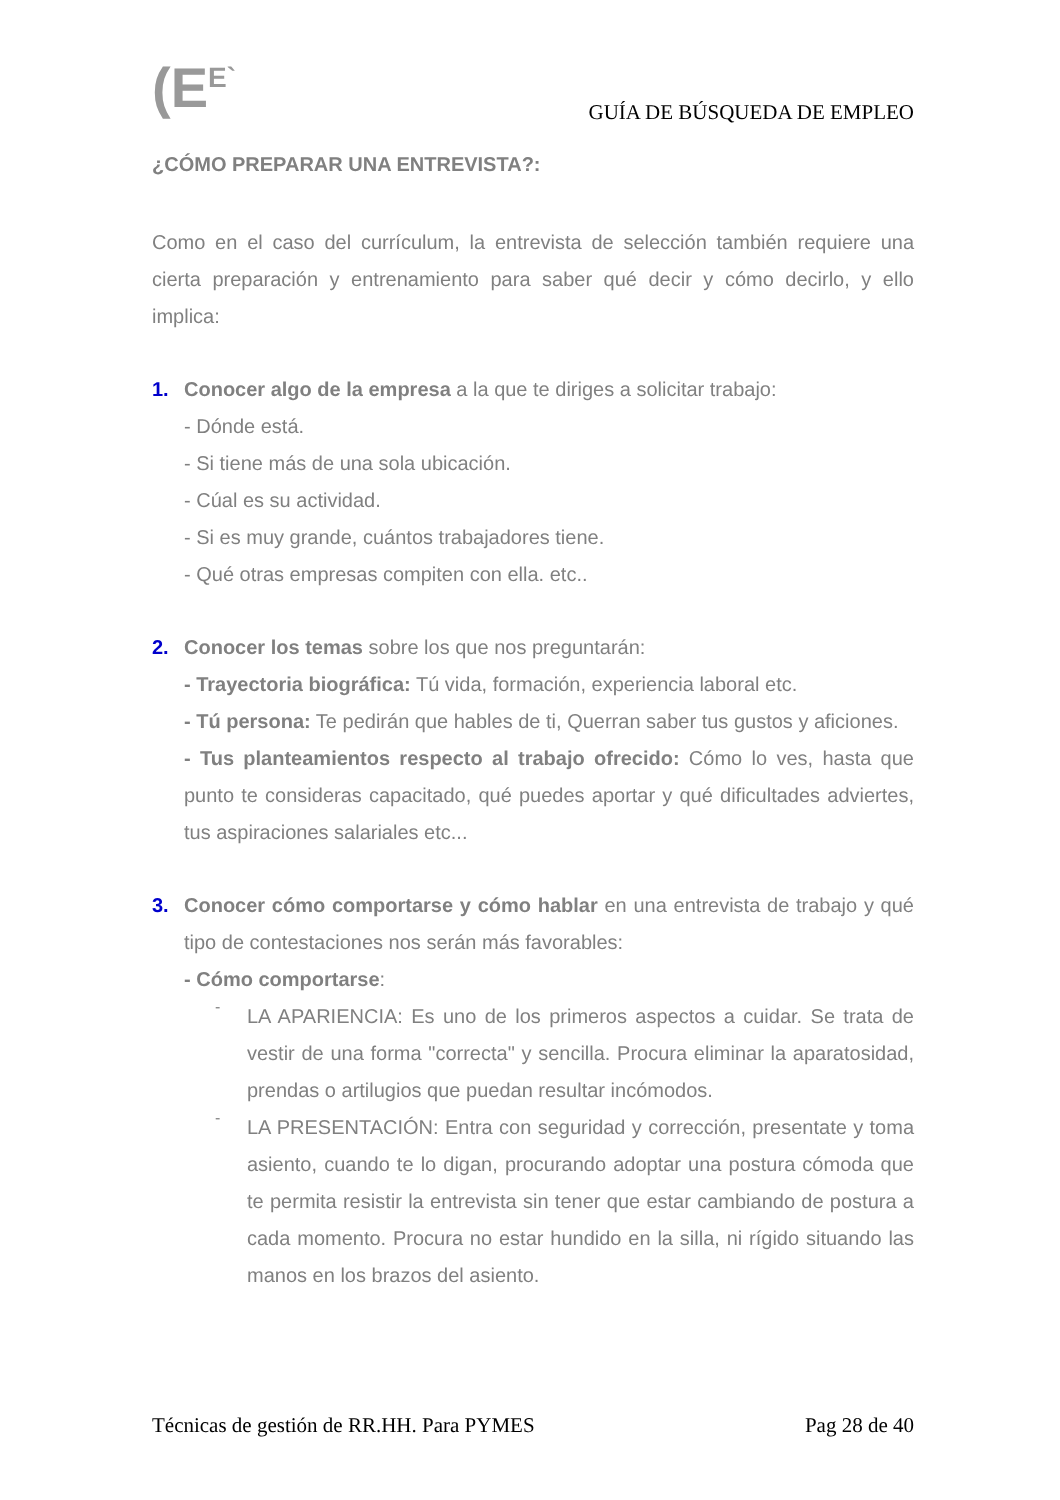(E<sup>E`</sup>
GUÍA DE BÚSQUEDA DE EMPLEO
¿CÓMO PREPARAR UNA ENTREVISTA?:
Como en el caso del currículum, la entrevista de selección también requiere una cierta preparación y entrenamiento para saber qué decir y cómo decirlo, y ello implica:
1. Conocer algo de la empresa a la que te diriges a solicitar trabajo:
- Dónde está.
- Si tiene más de una sola ubicación.
- Cúal es su actividad.
- Si es muy grande, cuántos trabajadores tiene.
- Qué otras empresas compiten con ella. etc..
2. Conocer los temas sobre los que nos preguntarán:
- Trayectoria biográfica: Tú vida, formación, experiencia laboral etc.
- Tú persona: Te pedirán que hables de ti, Querran saber tus gustos y aficiones.
- Tus planteamientos respecto al trabajo ofrecido: Cómo lo ves, hasta que punto te consideras capacitado, qué puedes aportar y qué dificultades adviertes, tus aspiraciones salariales etc...
3. Conocer cómo comportarse y cómo hablar en una entrevista de trabajo y qué tipo de contestaciones nos serán más favorables:
- Cómo comportarse:
-
LA APARIENCIA: Es uno de los primeros aspectos a cuidar. Se trata de vestir de una forma "correcta" y sencilla. Procura eliminar la aparatosidad, prendas o artilugios que puedan resultar incómodos.
-
LA PRESENTACIÓN: Entra con seguridad y corrección, presentate y toma asiento, cuando te lo digan, procurando adoptar una postura cómoda que te permita resistir la entrevista sin tener que estar cambiando de postura a cada momento. Procura no estar hundido en la silla, ni rígido situando las manos en los brazos del asiento.
Técnicas de gestión de RR.HH. Para PYMES Pag 28 de 40